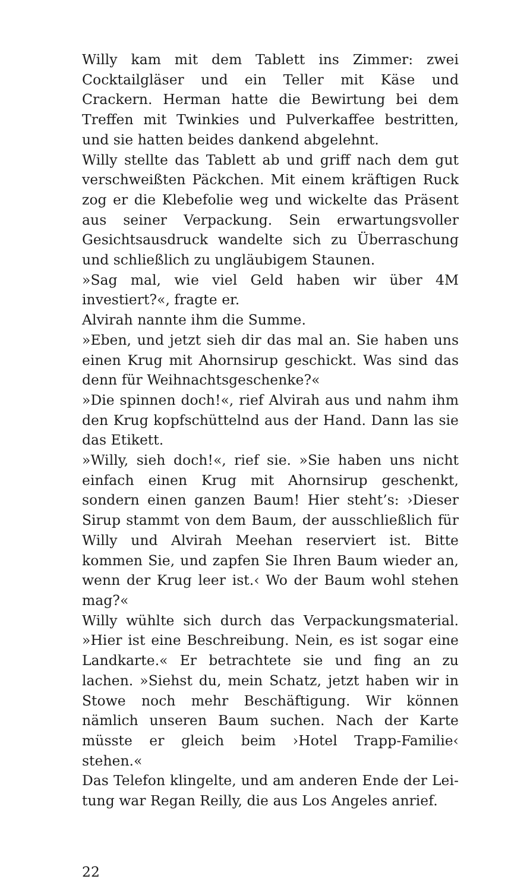Willy kam mit dem Tablett ins Zimmer: zwei Cocktail­gläser und ein Teller mit Käse und Crackern. Herman hatte die Bewirtung bei dem Treffen mit Twinkies und Pulverkaffee bestritten, und sie hatten beides dankend abgelehnt.
Willy stellte das Tablett ab und griff nach dem gut ver­schweißten Päckchen. Mit einem kräftigen Ruck zog er die Klebefolie weg und wickelte das Präsent aus seiner Verpackung. Sein erwartungsvoller Gesichtsausdruck wandelte sich zu Überraschung und schließlich zu un­gläubigem Staunen.
»Sag mal, wie viel Geld haben wir über 4M investiert?«, fragte er.
Alvirah nannte ihm die Summe.
»Eben, und jetzt sieh dir das mal an. Sie haben uns ei­nen Krug mit Ahornsirup geschickt. Was sind das denn für Weihnachtsgeschenke?«
»Die spinnen doch!«, rief Alvirah aus und nahm ihm den Krug kopfschüttelnd aus der Hand. Dann las sie das Etikett.
»Willy, sieh doch!«, rief sie. »Sie haben uns nicht einfach einen Krug mit Ahornsirup geschenkt, sondern einen ganzen Baum! Hier steht’s: ›Dieser Sirup stammt von dem Baum, der ausschließlich für Willy und Alvirah Meehan reserviert ist. Bitte kommen Sie, und zapfen Sie Ihren Baum wieder an, wenn der Krug leer ist.‹ Wo der Baum wohl stehen mag?«
Willy wühlte sich durch das Verpackungsmaterial. »Hier ist eine Beschreibung. Nein, es ist sogar eine Landkarte.« Er betrachtete sie und fing an zu lachen. »Siehst du, mein Schatz, jetzt haben wir in Stowe noch mehr Beschäftigung. Wir können nämlich unseren Baum suchen. Nach der Karte müsste er gleich beim ›Hotel Trapp-Familie‹ stehen.«
Das Telefon klingelte, und am anderen Ende der Lei­tung war Regan Reilly, die aus Los Angeles anrief.
22